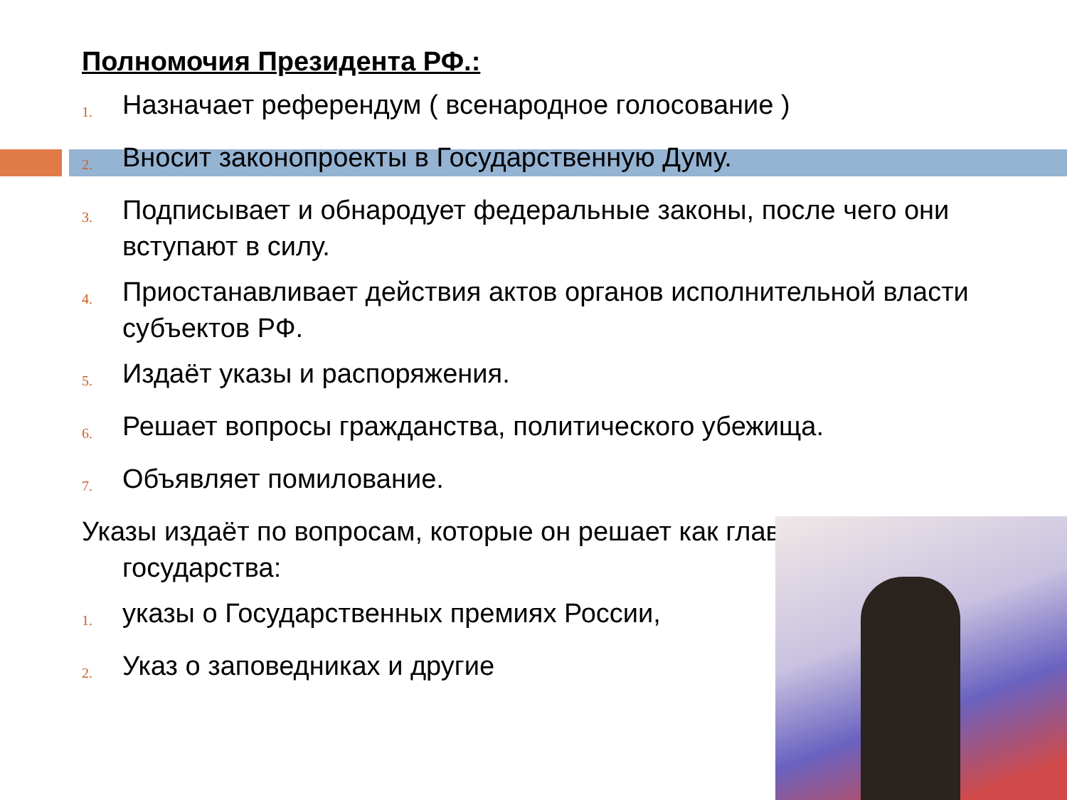Полномочия Президента РФ.:
1. Назначает референдум ( всенародное голосование )
2. Вносит законопроекты в Государственную Думу.
3. Подписывает и обнародует федеральные законы, после чего они вступают в силу.
4. Приостанавливает действия актов органов исполнительной власти субъектов РФ.
5. Издаёт указы и распоряжения.
6. Решает вопросы гражданства, политического убежища.
7. Объявляет помилование.
Указы издаёт по вопросам, которые он решает как глава государства:
1. указы о Государственных премиях России,
2. Указ о заповедниках и другие